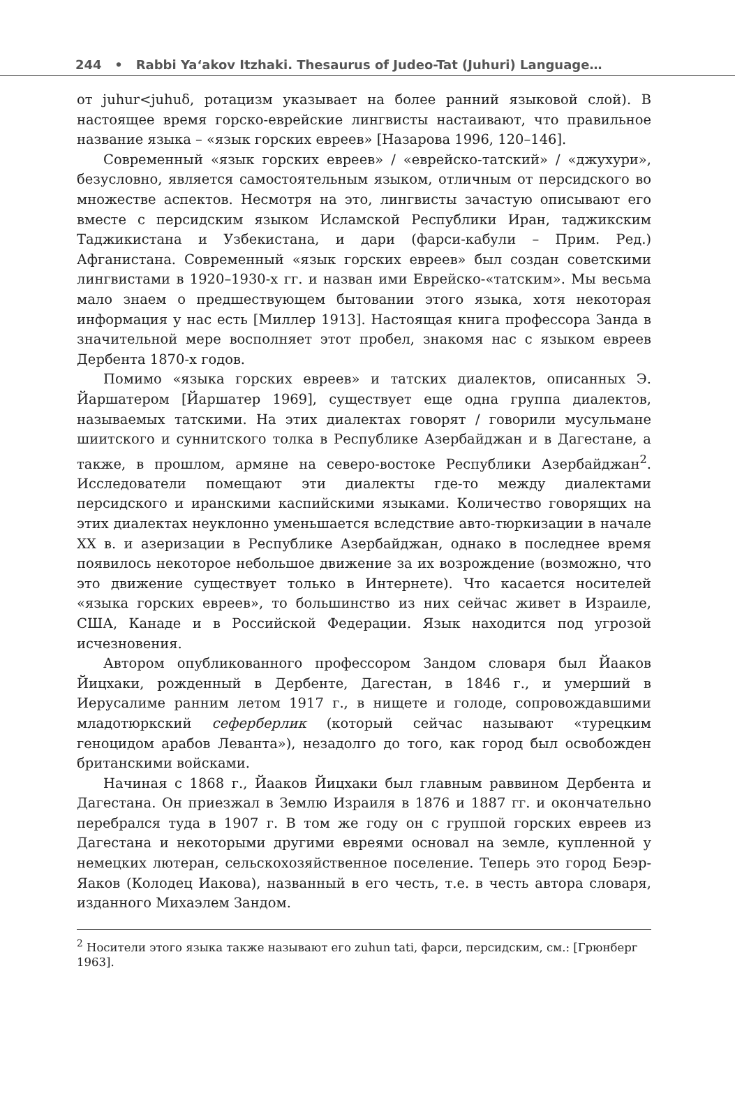244 • Rabbi Ya‘akov Itzhaki. Thesaurus of Judeo-Tat (Juhuri) Language…
от juhur<juhuδ, ротацизм указывает на более ранний языковой слой). В настоящее время горско-еврейские лингвисты настаивают, что правильное название языка – «язык горских евреев» [Назарова 1996, 120–146].
Современный «язык горских евреев» / «еврейско-татский» / «джухури», безусловно, является самостоятельным языком, отличным от персидского во множестве аспектов. Несмотря на это, лингвисты зачастую описывают его вместе с персидским языком Исламской Республики Иран, таджикским Таджикистана и Узбекистана, и дари (фарси-кабули – Прим. Ред.) Афганистана. Современный «язык горских евреев» был создан советскими лингвистами в 1920–1930-х гг. и назван ими Еврейско-«татским». Мы весьма мало знаем о предшествующем бытовании этого языка, хотя некоторая информация у нас есть [Миллер 1913]. Настоящая книга профессора Занда в значительной мере восполняет этот пробел, знакомя нас с языком евреев Дербента 1870-х годов.
Помимо «языка горских евреев» и татских диалектов, описанных Э. Йаршатером [Йаршатер 1969], существует еще одна группа диалектов, называемых татскими. На этих диалектах говорят / говорили мусульмане шиитского и суннитского толка в Республике Азербайджан и в Дагестане, а также, в прошлом, армяне на северо-востоке Республики Азербайджан<sup>2</sup>. Исследователи помещают эти диалекты где-то между диалектами персидского и иранскими каспийскими языками. Количество говорящих на этих диалектах неуклонно уменьшается вследствие авто-тюркизации в начале XX в. и азеризации в Республике Азербайджан, однако в последнее время появилось некоторое небольшое движение за их возрождение (возможно, что это движение существует только в Интернете). Что касается носителей «языка горских евреев», то большинство из них сейчас живет в Израиле, США, Канаде и в Российской Федерации. Язык находится под угрозой исчезновения.
Автором опубликованного профессором Зандом словаря был Йааков Йицхаки, рожденный в Дербенте, Дагестан, в 1846 г., и умерший в Иерусалиме ранним летом 1917 г., в нищете и голоде, сопровождавшими младотюркский сеферберлик (который сейчас называют «турецким геноцидом арабов Леванта»), незадолго до того, как город был освобожден британскими войсками.
Начиная с 1868 г., Йааков Йицхаки был главным раввином Дербента и Дагестана. Он приезжал в Землю Израиля в 1876 и 1887 гг. и окончательно перебрался туда в 1907 г. В том же году он с группой горских евреев из Дагестана и некоторыми другими евреями основал на земле, купленной у немецких лютеран, сельскохозяйственное поселение. Теперь это город Беэр-Яаков (Колодец Иакова), названный в его честь, т.е. в честь автора словаря, изданного Михаэлем Зандом.
<sup>2</sup> Носители этого языка также называют его zuhun tati, фарси, персидским, см.: [Грюнберг 1963].